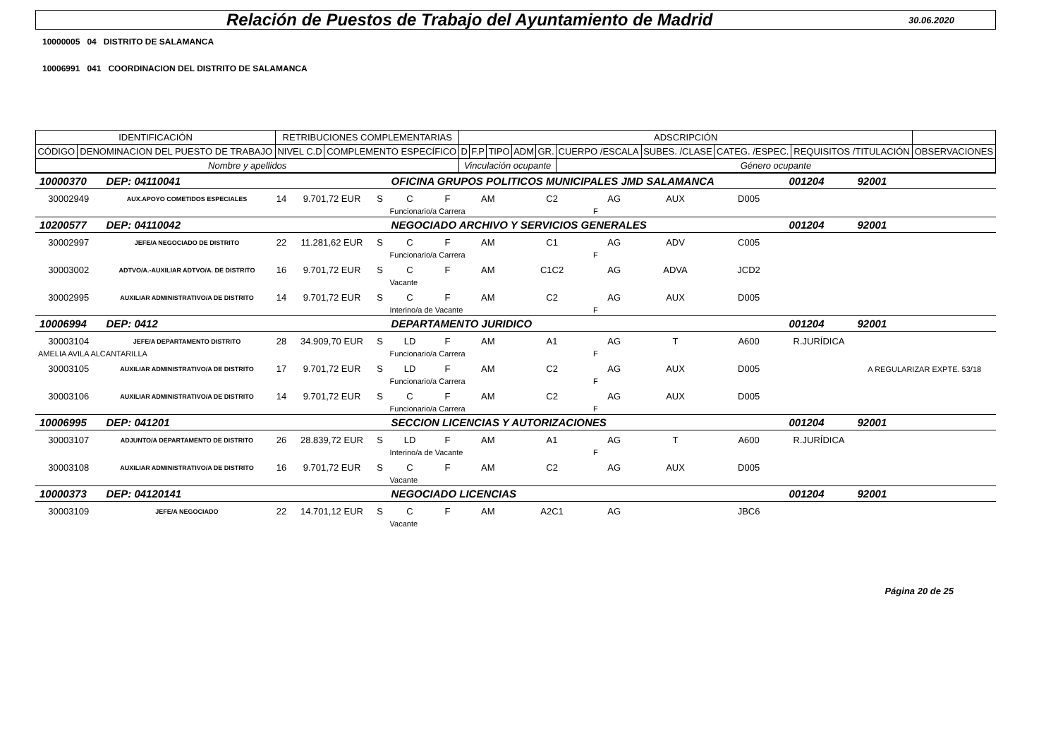Relación de Puestos de Trabajo del Ayuntamiento de Madrid
30.06.2020
10000005 04 DISTRITO DE SALAMANCA
10006991 041 COORDINACION DEL DISTRITO DE SALAMANCA
| IDENTIFICACIÓN | | RETRIBUCIONES COMPLEMENTARIAS | | ADSCRIPCIÓN | | | | | | | | | |
| --- | --- | --- | --- | --- | --- | --- | --- | --- | --- | --- | --- | --- | --- |
| CÓDIGO | DENOMINACION DEL PUESTO DE TRABAJO | NIVEL C.D | COMPLEMENTO ESPECÍFICO | D | F.P | TIPO | ADM | GR. | CUERPO /ESCALA | SUBES. /CLASE | CATEG. /ESPEC. | REQUISITOS /TITULACIÓN | OBSERVACIONES |
| Nombre y apellidos | | | | Vinculación ocupante | | | | | Género ocupante | | | | |
| 10000370 | DEP: 04110041 | | | | OFICINA GRUPOS POLITICOS MUNICIPALES JMD SALAMANCA | | | | | | | 001204 | 92001 |
| 30002949 | AUX.APOYO COMETIDOS ESPECIALES | 14 | 9.701,72 EUR | S | C | F | AM | C2 | AG | AUX | D005 | | |
| | | | | | Funcionario/a Carrera | | | | F | | | | |
| 10200577 | DEP: 04110042 | | | | NEGOCIADO ARCHIVO Y SERVICIOS GENERALES | | | | | | | 001204 | 92001 |
| 30002997 | JEFE/A NEGOCIADO DE DISTRITO | 22 | 11.281,62 EUR | S | C | F | AM | C1 | AG | ADV | C005 | | |
| | | | | | Funcionario/a Carrera | | | | F | | | | |
| 30003002 | ADTVO/A.-AUXILIAR ADTVO/A. DE DISTRITO | 16 | 9.701,72 EUR | S | C | F | AM | C1C2 | AG | ADVA | JCD2 | | |
| | | | | | Vacante | | | | | | | | |
| 30002995 | AUXILIAR ADMINISTRATIVO/A DE DISTRITO | 14 | 9.701,72 EUR | S | C | F | AM | C2 | AG | AUX | D005 | | |
| | | | | | Interino/a de Vacante | | | | F | | | | |
| 10006994 | DEP: 0412 | | | | DEPARTAMENTO JURIDICO | | | | | | | 001204 | 92001 |
| 30003104 | JEFE/A DEPARTAMENTO DISTRITO | 28 | 34.909,70 EUR | S | LD | F | AM | A1 | AG | T | A600 | R.JURÍDICA | |
| AMELIA AVILA ALCANTARILLA | | | | | Funcionario/a Carrera | | | | F | | | | |
| 30003105 | AUXILIAR ADMINISTRATIVO/A DE DISTRITO | 17 | 9.701,72 EUR | S | LD | F | AM | C2 | AG | AUX | D005 | | A REGULARIZAR EXPTE. 53/18 |
| | | | | | Funcionario/a Carrera | | | | F | | | | |
| 30003106 | AUXILIAR ADMINISTRATIVO/A DE DISTRITO | 14 | 9.701,72 EUR | S | C | F | AM | C2 | AG | AUX | D005 | | |
| | | | | | Funcionario/a Carrera | | | | F | | | | |
| 10006995 | DEP: 041201 | | | | SECCION LICENCIAS Y AUTORIZACIONES | | | | | | | 001204 | 92001 |
| 30003107 | ADJUNTO/A DEPARTAMENTO DE DISTRITO | 26 | 28.839,72 EUR | S | LD | F | AM | A1 | AG | T | A600 | R.JURÍDICA | |
| | | | | | Interino/a de Vacante | | | | F | | | | |
| 30003108 | AUXILIAR ADMINISTRATIVO/A DE DISTRITO | 16 | 9.701,72 EUR | S | C | F | AM | C2 | AG | AUX | D005 | | |
| | | | | | Vacante | | | | | | | | |
| 10000373 | DEP: 04120141 | | | | NEGOCIADO LICENCIAS | | | | | | | 001204 | 92001 |
| 30003109 | JEFE/A NEGOCIADO | 22 | 14.701,12 EUR | S | C | F | AM | A2C1 | AG | | JBC6 | | |
| | | | | | Vacante | | | | | | | | |
Página 20 de 25